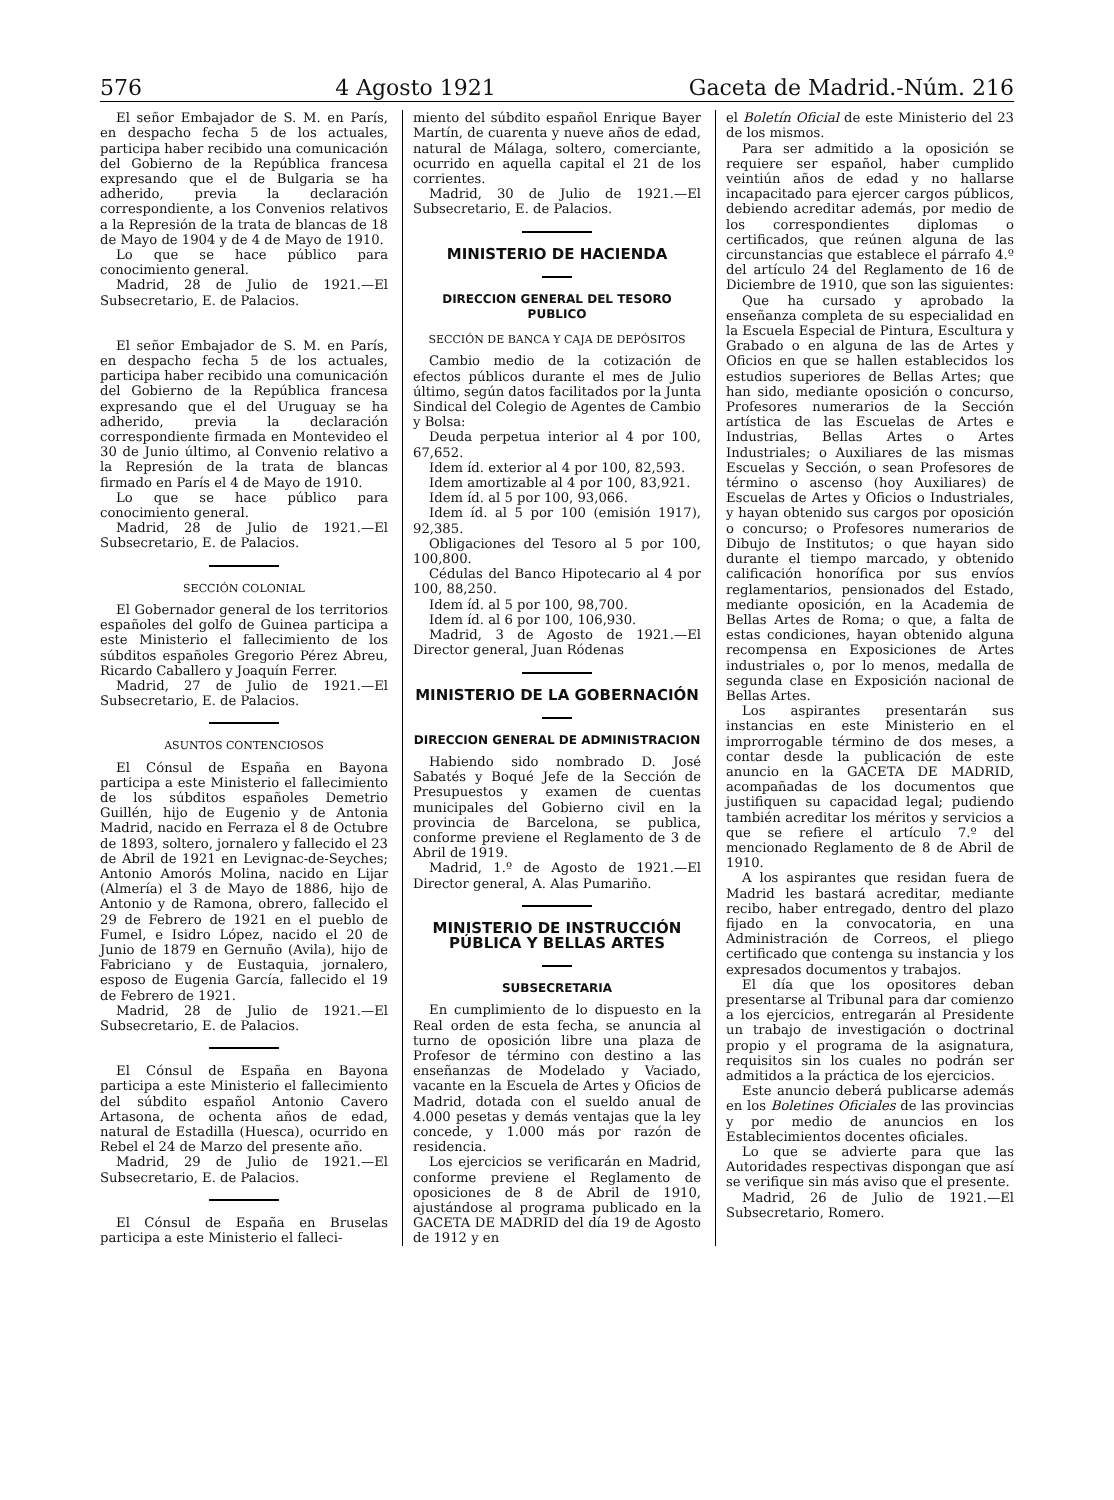576 4 Agosto 1921 Gaceta de Madrid.-Núm. 216
El señor Embajador de S. M. en París, en despacho fecha 5 de los actuales, participa haber recibido una comunicación del Gobierno de la República francesa expresando que el de Bulgaria se ha adherido, previa la declaración correspondiente, a los Convenios relativos a la Represión de la trata de blancas de 18 de Mayo de 1904 y de 4 de Mayo de 1910.
Lo que se hace público para conocimiento general.
Madrid, 28 de Julio de 1921.—El Subsecretario, E. de Palacios.
El señor Embajador de S. M. en París, en despacho fecha 5 de los actuales, participa haber recibido una comunicación del Gobierno de la República francesa expresando que el del Uruguay se ha adherido, previa la declaración correspondiente firmada en Montevideo el 30 de Junio último, al Convenio relativo a la Represión de la trata de blancas firmado en París el 4 de Mayo de 1910.
Lo que se hace público para conocimiento general.
Madrid, 28 de Julio de 1921.—El Subsecretario, E. de Palacios.
SECCIÓN COLONIAL
El Gobernador general de los territorios españoles del golfo de Guinea participa a este Ministerio el fallecimiento de los súbditos españoles Gregorio Pérez Abreu, Ricardo Caballero y Joaquín Ferrer.
Madrid, 27 de Julio de 1921.—El Subsecretario, E. de Palacios.
ASUNTOS CONTENCIOSOS
El Cónsul de España en Bayona participa a este Ministerio el fallecimiento de los súbditos españoles Demetrio Guillén, hijo de Eugenio y de Antonia Madrid, nacido en Ferraza el 8 de Octubre de 1893, soltero, jornalero y fallecido el 23 de Abril de 1921 en Levignac-de-Seyches; Antonio Amorós Molina, nacido en Lijar (Almería) el 3 de Mayo de 1886, hijo de Antonio y de Ramona, obrero, fallecido el 29 de Febrero de 1921 en el pueblo de Fumel, e Isidro López, nacido el 20 de Junio de 1879 en Gernuño (Avila), hijo de Fabriciano y de Eustaquia, jornalero, esposo de Eugenia García, fallecido el 19 de Febrero de 1921.
Madrid, 28 de Julio de 1921.—El Subsecretario, E. de Palacios.
El Cónsul de España en Bayona participa a este Ministerio el fallecimiento del súbdito español Antonio Cavero Artasona, de ochenta años de edad, natural de Estadilla (Huesca), ocurrido en Rebel el 24 de Marzo del presente año.
Madrid, 29 de Julio de 1921.—El Subsecretario, E. de Palacios.
El Cónsul de España en Bruselas participa a este Ministerio el falleci-
miento del súbdito español Enrique Bayer Martín, de cuarenta y nueve años de edad, natural de Málaga, soltero, comerciante, ocurrido en aquella capital el 21 de los corrientes.
Madrid, 30 de Julio de 1921.—El Subsecretario, E. de Palacios.
MINISTERIO DE HACIENDA
DIRECCION GENERAL DEL TESORO PUBLICO
SECCIÓN DE BANCA Y CAJA DE DEPÓSITOS
Cambio medio de la cotización de efectos públicos durante el mes de Julio último, según datos facilitados por la Junta Sindical del Colegio de Agentes de Cambio y Bolsa:
Deuda perpetua interior al 4 por 100, 67,652.
Idem íd. exterior al 4 por 100, 82,593.
Idem amortizable al 4 por 100, 83,921.
Idem íd. al 5 por 100, 93,066.
Idem íd. al 5 por 100 (emisión 1917), 92,385.
Obligaciones del Tesoro al 5 por 100, 100,800.
Cédulas del Banco Hipotecario al 4 por 100, 88,250.
Idem íd. al 5 por 100, 98,700.
Idem íd. al 6 por 100, 106,930.
Madrid, 3 de Agosto de 1921.—El Director general, Juan Ródenas
MINISTERIO DE LA GOBERNACIÓN
DIRECCION GENERAL DE ADMINISTRACION
Habiendo sido nombrado D. José Sabatés y Boqué Jefe de la Sección de Presupuestos y examen de cuentas municipales del Gobierno civil en la provincia de Barcelona, se publica, conforme previene el Reglamento de 3 de Abril de 1919.
Madrid, 1.º de Agosto de 1921.—El Director general, A. Alas Pumariño.
MINISTERIO DE INSTRUCCIÓN PÚBLICA Y BELLAS ARTES
SUBSECRETARIA
En cumplimiento de lo dispuesto en la Real orden de esta fecha, se anuncia al turno de oposición libre una plaza de Profesor de término con destino a las enseñanzas de Modelado y Vaciado, vacante en la Escuela de Artes y Oficios de Madrid, dotada con el sueldo anual de 4.000 pesetas y demás ventajas que la ley concede, y 1.000 más por razón de residencia.
Los ejercicios se verificarán en Madrid, conforme previene el Reglamento de oposiciones de 8 de Abril de 1910, ajustándose al programa publicado en la GACETA DE MADRID del día 19 de Agosto de 1912 y en
el Boletín Oficial de este Ministerio del 23 de los mismos.
Para ser admitido a la oposición se requiere ser español, haber cumplido veintiún años de edad y no hallarse incapacitado para ejercer cargos públicos, debiendo acreditar además, por medio de los correspondientes diplomas o certificados, que reúnen alguna de las circunstancias que establece el párrafo 4.º del artículo 24 del Reglamento de 16 de Diciembre de 1910, que son las siguientes:
Que ha cursado y aprobado la enseñanza completa de su especialidad en la Escuela Especial de Pintura, Escultura y Grabado o en alguna de las de Artes y Oficios en que se hallen establecidos los estudios superiores de Bellas Artes; que han sido, mediante oposición o concurso, Profesores numerarios de la Sección artística de las Escuelas de Artes e Industrias, Bellas Artes o Artes Industriales; o Auxiliares de las mismas Escuelas y Sección, o sean Profesores de término o ascenso (hoy Auxiliares) de Escuelas de Artes y Oficios o Industriales, y hayan obtenido sus cargos por oposición o concurso; o Profesores numerarios de Dibujo de Institutos; o que hayan sido durante el tiempo marcado, y obtenido calificación honorífica por sus envíos reglamentarios, pensionados del Estado, mediante oposición, en la Academia de Bellas Artes de Roma; o que, a falta de estas condiciones, hayan obtenido alguna recompensa en Exposiciones de Artes industriales o, por lo menos, medalla de segunda clase en Exposición nacional de Bellas Artes.
Los aspirantes presentarán sus instancias en este Ministerio en el improrrogable término de dos meses, a contar desde la publicación de este anuncio en la GACETA DE MADRID, acompañadas de los documentos que justifiquen su capacidad legal; pudiendo también acreditar los méritos y servicios a que se refiere el artículo 7.º del mencionado Reglamento de 8 de Abril de 1910.
A los aspirantes que residan fuera de Madrid les bastará acreditar, mediante recibo, haber entregado, dentro del plazo fijado en la convocatoria, en una Administración de Correos, el pliego certificado que contenga su instancia y los expresados documentos y trabajos.
El día que los opositores deban presentarse al Tribunal para dar comienzo a los ejercicios, entregarán al Presidente un trabajo de investigación o doctrinal propio y el programa de la asignatura, requisitos sin los cuales no podrán ser admitidos a la práctica de los ejercicios.
Este anuncio deberá publicarse además en los Boletines Oficiales de las provincias y por medio de anuncios en los Establecimientos docentes oficiales.
Lo que se advierte para que las Autoridades respectivas dispongan que así se verifique sin más aviso que el presente.
Madrid, 26 de Julio de 1921.—El Subsecretario, Romero.